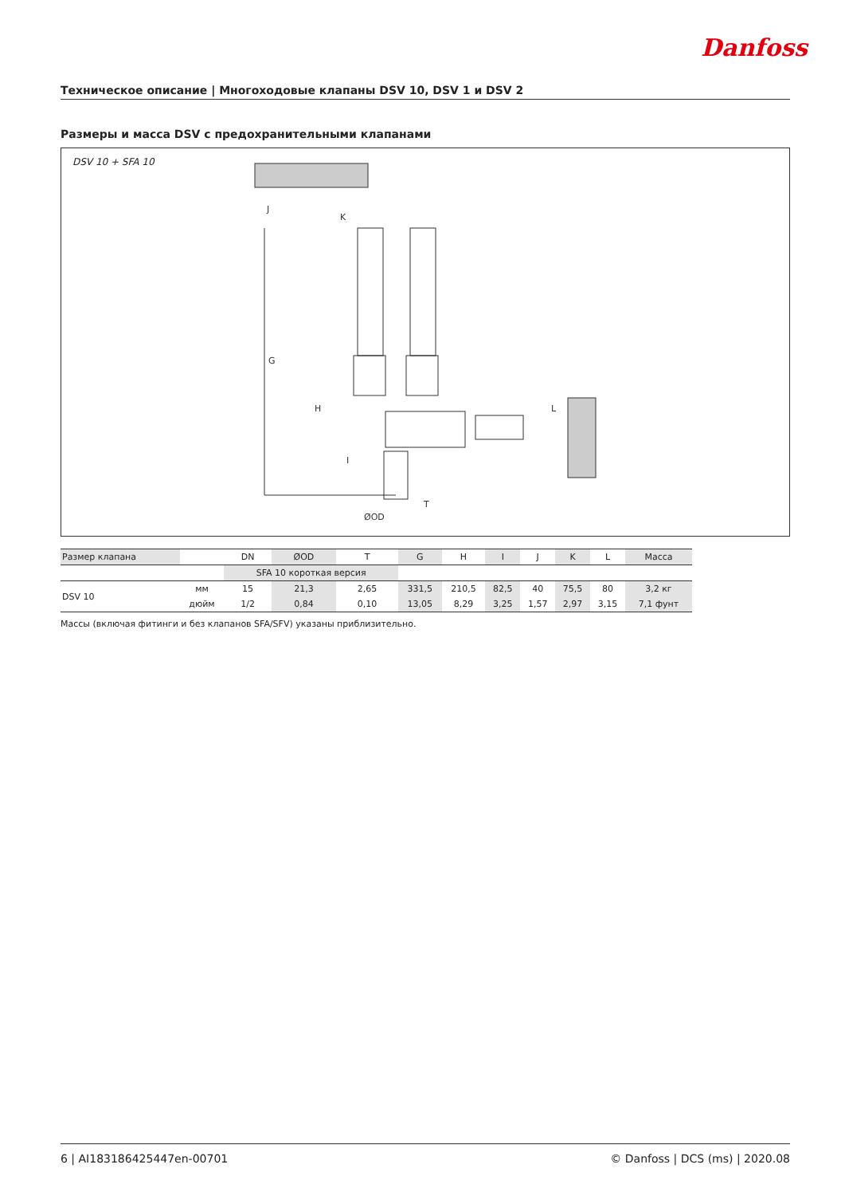Danfoss
Техническое описание | Многоходовые клапаны DSV 10, DSV 1 и DSV 2
Размеры и масса DSV с предохранительными клапанами
DSV 10 + SFA 10
G
H
I
J
K
L
ØOD
T
| Размер клапана | | DN | ØOD | T | G | H | I | J | K | L | Масса |
| --- | --- | --- | --- | --- | --- | --- | --- | --- | --- | --- | --- |
| | | SFA 10 короткая версия | | | | | | | | | |
| DSV 10 | мм | 15 | 21,3 | 2,65 | 331,5 | 210,5 | 82,5 | 40 | 75,5 | 80 | 3,2 кг |
| | дюйм | 1/2 | 0,84 | 0,10 | 13,05 | 8,29 | 3,25 | 1,57 | 2,97 | 3,15 | 7,1 фунт |
Массы (включая фитинги и без клапанов SFA/SFV) указаны приблизительно.
6 | AI183186425447en-00701 © Danfoss | DCS (ms) | 2020.08